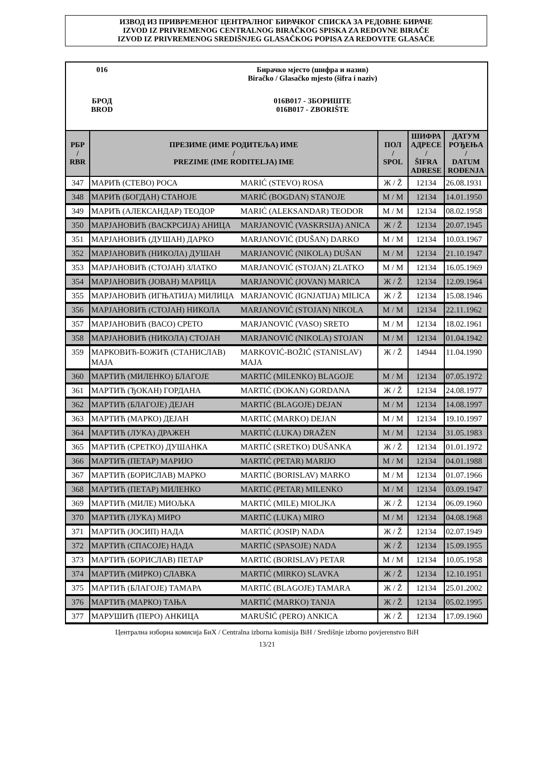ИЗВОД ИЗ ПРИВРЕМЕНОГ ЦЕНТРАЛНОГ БИРАЧКОГ СПИСКА ЗА РЕДОВНЕ БИРАЧЕ
IZVOD IZ PRIVREMENOG CENTRALNOG BIRAČKOG SPISKA ZA REDOVNE BIRAČE
IZVOD IZ PRIVREMENOG SREDIŠNJEG GLASAČKOG POPISA ZA REDOVITE GLASAČE
| 016 | Бирачко мјесто (шифра и назив) Biračko / Glasačko mjesto (šifra i naziv) |
| БРОД BROD | 016B017 - ЗБОРИШТЕ 016B017 - ZBORIŠTE |
| РБР / RBR | ПРЕЗИМЕ (ИМЕ РОДИТЕЉА) ИМЕ / PREZIME (IME RODITELJA) IME | | ПОЛ / SPOL | ШИФРА АДРЕСЕ / ŠIFRA ADRESE | ДАТУМ РОЂЕЊА / DATUM ROĐENJA |
| --- | --- | --- | --- | --- | --- |
| 347 | МАРИЋ (СТЕВО) РОСА | MARIĆ (STEVO) ROSA | Ж / Ž | 12134 | 26.08.1931 |
| 348 | МАРИЋ (БОГДАН) СТАНОЈЕ | MARIĆ (BOGDAN) STANOJE | М / M | 12134 | 14.01.1950 |
| 349 | МАРИЋ (АЛЕКСАНДАР) ТЕОДОР | MARIĆ (ALEKSANDAR) TEODOR | М / M | 12134 | 08.02.1958 |
| 350 | МАРЈАНОВИЋ (ВАСКРСИЈА) АНИЦА | MARJANOVIĆ (VASKRSIJA) ANICA | Ж / Ž | 12134 | 20.07.1945 |
| 351 | МАРЈАНОВИЋ (ДУШАН) ДАРКО | MARJANOVIĆ (DUŠAN) DARKO | М / M | 12134 | 10.03.1967 |
| 352 | МАРЈАНОВИЋ (НИКОЛА) ДУШАН | MARJANOVIĆ (NIKOLA) DUŠAN | М / M | 12134 | 21.10.1947 |
| 353 | МАРЈАНОВИЋ (СТОЈАН) ЗЛАТКО | MARJANOVIĆ (STOJAN) ZLATKO | М / M | 12134 | 16.05.1969 |
| 354 | МАРЈАНОВИЋ (ЈОВАН) МАРИЦА | MARJANOVIĆ (JOVAN) MARICA | Ж / Ž | 12134 | 12.09.1964 |
| 355 | МАРЈАНОВИЋ (ИГЊАТИЈА) МИЛИЦА | MARJANOVIĆ (IGNJATIJA) MILICA | Ж / Ž | 12134 | 15.08.1946 |
| 356 | МАРЈАНОВИЋ (СТОЈАН) НИКОЛА | MARJANOVIĆ (STOJAN) NIKOLA | М / M | 12134 | 22.11.1962 |
| 357 | МАРЈАНОВИЋ (ВАСО) СРЕТО | MARJANOVIĆ (VASO) SRETO | М / M | 12134 | 18.02.1961 |
| 358 | МАРЈАНОВИЋ (НИКОЛА) СТОЈАН | MARJANOVIĆ (NIKOLA) STOJAN | М / M | 12134 | 01.04.1942 |
| 359 | МАРКОВИЋ-БОЖИЋ (СТАНИСЛАВ) МАЈА | MARKOVIĆ-BOŽIĆ (STANISLAV) MAJA | Ж / Ž | 14944 | 11.04.1990 |
| 360 | МАРТИЋ (МИЛЕНКО) БЛАГОЈЕ | MARTIĆ (MILENKO) BLAGOJE | М / M | 12134 | 07.05.1972 |
| 361 | МАРТИЋ (ЂОКАН) ГОРДАНА | MARTIĆ (ĐOKAN) GORDANA | Ж / Ž | 12134 | 24.08.1977 |
| 362 | МАРТИЋ (БЛАГОЈЕ) ДЕЈАН | MARTIĆ (BLAGOJE) DEJAN | М / M | 12134 | 14.08.1997 |
| 363 | МАРТИЋ (МАРКО) ДЕЈАН | MARTIĆ (MARKO) DEJAN | М / M | 12134 | 19.10.1997 |
| 364 | МАРТИЋ (ЛУКА) ДРАЖЕН | MARTIĆ (LUKA) DRAŽEN | М / M | 12134 | 31.05.1983 |
| 365 | МАРТИЋ (СРЕТКО) ДУШАНКА | MARTIĆ (SRETKO) DUŠANKA | Ж / Ž | 12134 | 01.01.1972 |
| 366 | МАРТИЋ (ПЕТАР) МАРИЈО | MARTIĆ (PETAR) MARIJO | М / M | 12134 | 04.01.1988 |
| 367 | МАРТИЋ (БОРИСЛАВ) МАРКО | MARTIĆ (BORISLAV) MARKO | М / M | 12134 | 01.07.1966 |
| 368 | МАРТИЋ (ПЕТАР) МИЛЕНКО | MARTIĆ (PETAR) MILENKO | М / M | 12134 | 03.09.1947 |
| 369 | МАРТИЋ (МИЛЕ) МИОЉКА | MARTIĆ (MILE) MIOLJKA | Ж / Ž | 12134 | 06.09.1960 |
| 370 | МАРТИЋ (ЛУКА) МИРО | MARTIĆ (LUKA) MIRO | М / M | 12134 | 04.08.1968 |
| 371 | МАРТИЋ (ЈОСИП) НАДА | MARTIĆ (JOSIP) NADA | Ж / Ž | 12134 | 02.07.1949 |
| 372 | МАРТИЋ (СПАСОЈЕ) НАДА | MARTIĆ (SPASOJE) NADA | Ж / Ž | 12134 | 15.09.1955 |
| 373 | МАРТИЋ (БОРИСЛАВ) ПЕТАР | MARTIĆ (BORISLAV) PETAR | М / M | 12134 | 10.05.1958 |
| 374 | МАРТИЋ (МИРКО) СЛАВКА | MARTIĆ (MIRKO) SLAVKA | Ж / Ž | 12134 | 12.10.1951 |
| 375 | МАРТИЋ (БЛАГОЈЕ) ТАМАРА | MARTIĆ (BLAGOJE) TAMARA | Ж / Ž | 12134 | 25.01.2002 |
| 376 | МАРТИЋ (МАРКО) ТАЊА | MARTIĆ (MARKO) TANJA | Ж / Ž | 12134 | 05.02.1995 |
| 377 | МАРУШИЋ (ПЕРО) АНКИЦА | MARUŠIĆ (PERO) ANKICA | Ж / Ž | 12134 | 17.09.1960 |
Централна изборна комисија БиХ / Centralna izborna komisija BiH / Središnje izborno povjerenstvo BiH
13/21